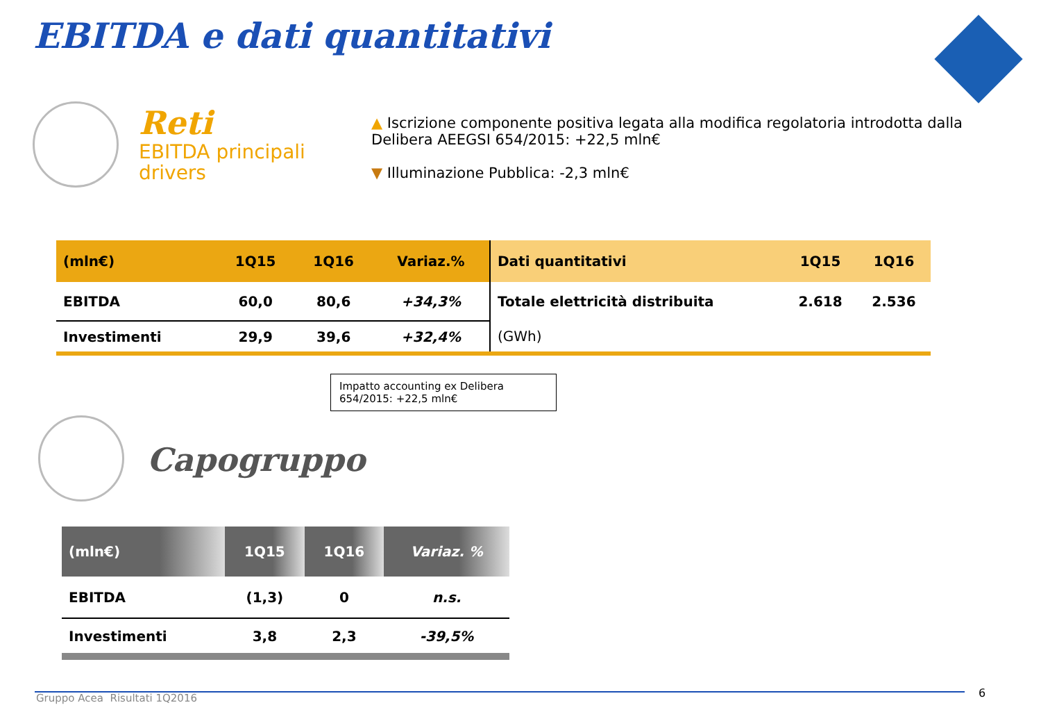EBITDA e dati quantitativi
Reti
EBITDA principali
drivers
▲ Iscrizione componente positiva legata alla modifica regolatoria introdotta dalla Delibera AEEGSI 654/2015: +22,5 mln€
▼ Illuminazione Pubblica: -2,3 mln€
| (mln€) | 1Q15 | 1Q16 | Variaz.% |
| --- | --- | --- | --- |
| EBITDA | 60,0 | 80,6 | +34,3% |
| Investimenti | 29,9 | 39,6 | +32,4% |
| Dati quantitativi | 1Q15 | 1Q16 |
| --- | --- | --- |
| Totale elettricità distribuita | 2.618 | 2.536 |
| (GWh) | | |
Impatto accounting ex Delibera 654/2015: +22,5 mln€
Capogruppo
| (mln€) | 1Q15 | 1Q16 | Variaz. % |
| --- | --- | --- | --- |
| EBITDA | (1,3) | 0 | n.s. |
| Investimenti | 3,8 | 2,3 | -39,5% |
Gruppo Acea Risultati 1Q2016 6